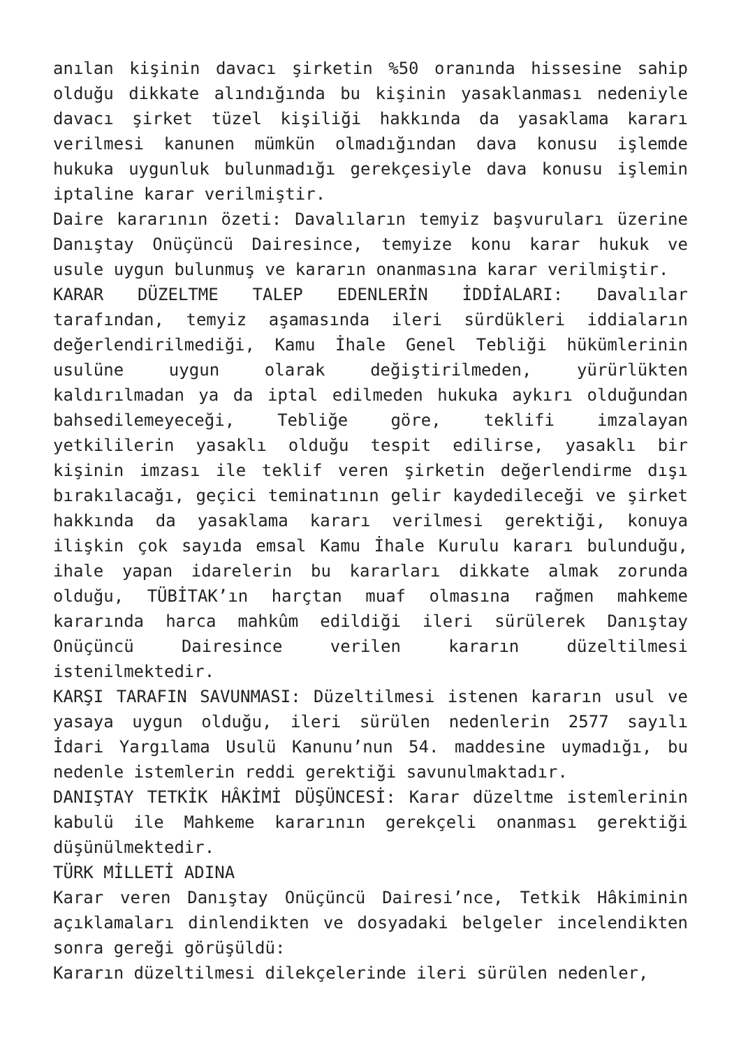anılan kişinin davacı şirketin %50 oranında hissesine sahip olduğu dikkate alındığında bu kişinin yasaklanması nedeniyle davacı şirket tüzel kişiliği hakkında da yasaklama kararı verilmesi kanunen mümkün olmadığından dava konusu işlemde hukuka uygunluk bulunmadığı gerekçesiyle dava konusu işlemin iptaline karar verilmiştir.
Daire kararının özeti: Davalıların temyiz başvuruları üzerine Danıştay Onüçüncü Dairesince, temyize konu karar hukuk ve usule uygun bulunmuş ve kararın onanmasına karar verilmiştir.
KARAR DÜZELTME TALEP EDENLERİN İDDİALARI: Davalılar tarafından, temyiz aşamasında ileri sürdükleri iddiaların değerlendirilmediği, Kamu İhale Genel Tebliği hükümlerinin usulüne uygun olarak değiştirilmeden, yürürlükten kaldırılmadan ya da iptal edilmeden hukuka aykırı olduğundan bahsedilemeyeceği, Tebliğe göre, teklifi imzalayan yetkililerin yasaklı olduğu tespit edilirse, yasaklı bir kişinin imzası ile teklif veren şirketin değerlendirme dışı bırakılacağı, geçici teminatının gelir kaydedileceği ve şirket hakkında da yasaklama kararı verilmesi gerektiği, konuya ilişkin çok sayıda emsal Kamu İhale Kurulu kararı bulunduğu, ihale yapan idarelerin bu kararları dikkate almak zorunda olduğu, TÜBİTAK’ın harçtan muaf olmasına rağmen mahkeme kararında harca mahkûm edildiği ileri sürülerek Danıştay Onüçüncü Dairesince verilen kararın düzeltilmesi istenilmektedir.
KARŞI TARAFIN SAVUNMASI: Düzeltilmesi istenen kararın usul ve yasaya uygun olduğu, ileri sürülen nedenlerin 2577 sayılı İdari Yargılama Usulü Kanunu’nun 54. maddesine uymadığı, bu nedenle istemlerin reddi gerektiği savunulmaktadır.
DANIŞTAY TETKİK HÂKİMİ DÜŞÜNCESİ: Karar düzeltme istemlerinin kabulü ile Mahkeme kararının gerekçeli onanması gerektiği düşünülmektedir.
TÜRK MİLLETİ ADINA
Karar veren Danıştay Onüçüncü Dairesi’nce, Tetkik Hâkiminin açıklamaları dinlendikten ve dosyadaki belgeler incelendikten sonra gereği görüşüldü:
Kararın düzeltilmesi dilekçelerinde ileri sürülen nedenler,